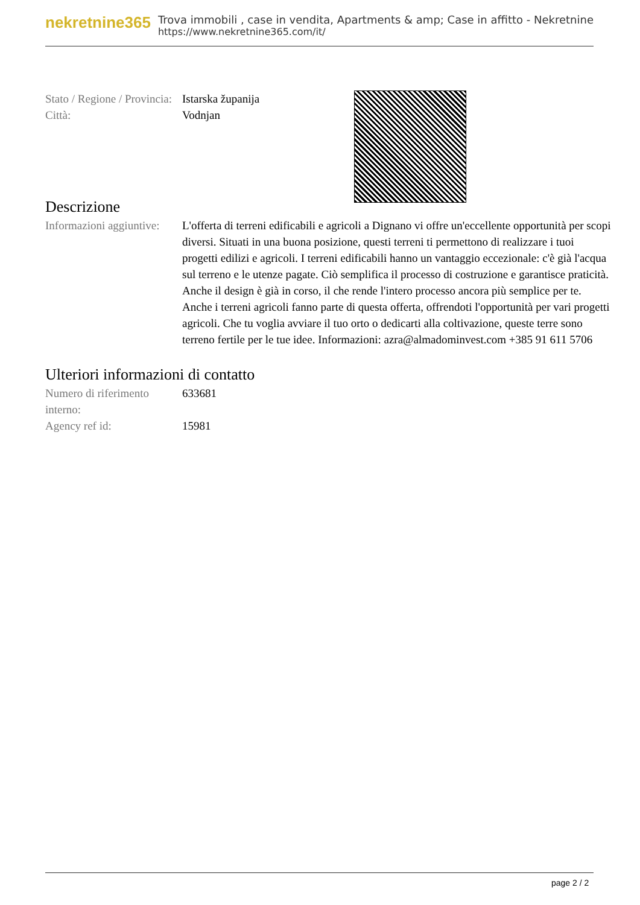nekretnine365
Trova immobili , case in vendita, Apartments & amp; Case in affitto - Nekretnine
https://www.nekretnine365.com/it/
| Stato / Regione / Provincia: | Istarska županija |
| Città: | Vodnjan |
Descrizione
| Informazioni aggiuntive: | L'offerta di terreni edificabili e agricoli a Dignano vi offre un'eccellente opportunità per scopi diversi. Situati in una buona posizione, questi terreni ti permettono di realizzare i tuoi progetti edilizi e agricoli. I terreni edificabili hanno un vantaggio eccezionale: c'è già l'acqua sul terreno e le utenze pagate. Ciò semplifica il processo di costruzione e garantisce praticità. Anche il design è già in corso, il che rende l'intero processo ancora più semplice per te. Anche i terreni agricoli fanno parte di questa offerta, offrendoti l'opportunità per vari progetti agricoli. Che tu voglia avviare il tuo orto o dedicarti alla coltivazione, queste terre sono terreno fertile per le tue idee. Informazioni: azra@almadominvest.com +385 91 611 5706 |
Ulteriori informazioni di contatto
| Numero di riferimento interno: | 633681 |
| Agency ref id: | 15981 |
page 2 / 2